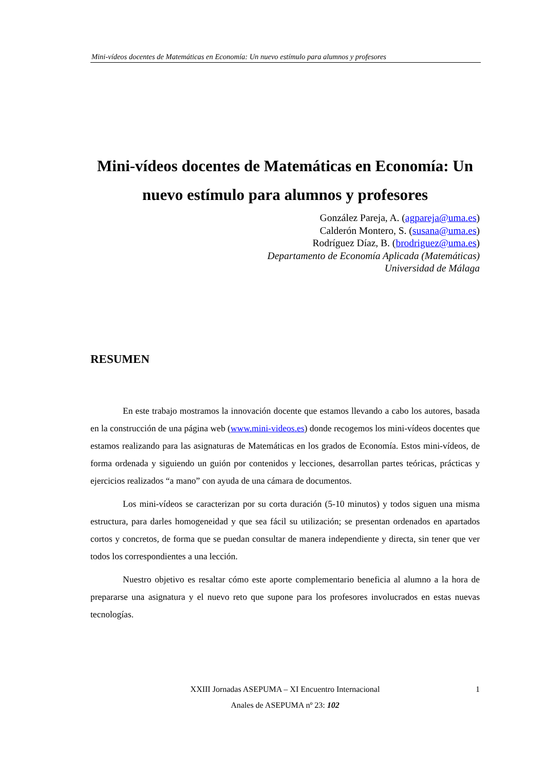Mini-vídeos docentes de Matemáticas en Economía: Un nuevo estímulo para alumnos y profesores
Mini-vídeos docentes de Matemáticas en Economía: Un nuevo estímulo para alumnos y profesores
González Pareja, A. (agpareja@uma.es)
Calderón Montero, S. (susana@uma.es)
Rodríguez Díaz, B. (brodriguez@uma.es)
Departamento de Economía Aplicada (Matemáticas)
Universidad de Málaga
RESUMEN
En este trabajo mostramos la innovación docente que estamos llevando a cabo los autores, basada en la construcción de una página web (www.mini-videos.es) donde recogemos los mini-vídeos docentes que estamos realizando para las asignaturas de Matemáticas en los grados de Economía. Estos mini-vídeos, de forma ordenada y siguiendo un guión por contenidos y lecciones, desarrollan partes teóricas, prácticas y ejercicios realizados “a mano” con ayuda de una cámara de documentos.
Los mini-vídeos se caracterizan por su corta duración (5-10 minutos) y todos siguen una misma estructura, para darles homogeneidad y que sea fácil su utilización; se presentan ordenados en apartados cortos y concretos, de forma que se puedan consultar de manera independiente y directa, sin tener que ver todos los correspondientes a una lección.
Nuestro objetivo es resaltar cómo este aporte complementario beneficia al alumno a la hora de prepararse una asignatura y el nuevo reto que supone para los profesores involucrados en estas nuevas tecnologías.
XXIII Jornadas ASEPUMA – XI Encuentro Internacional 1
Anales de ASEPUMA nº 23: 102